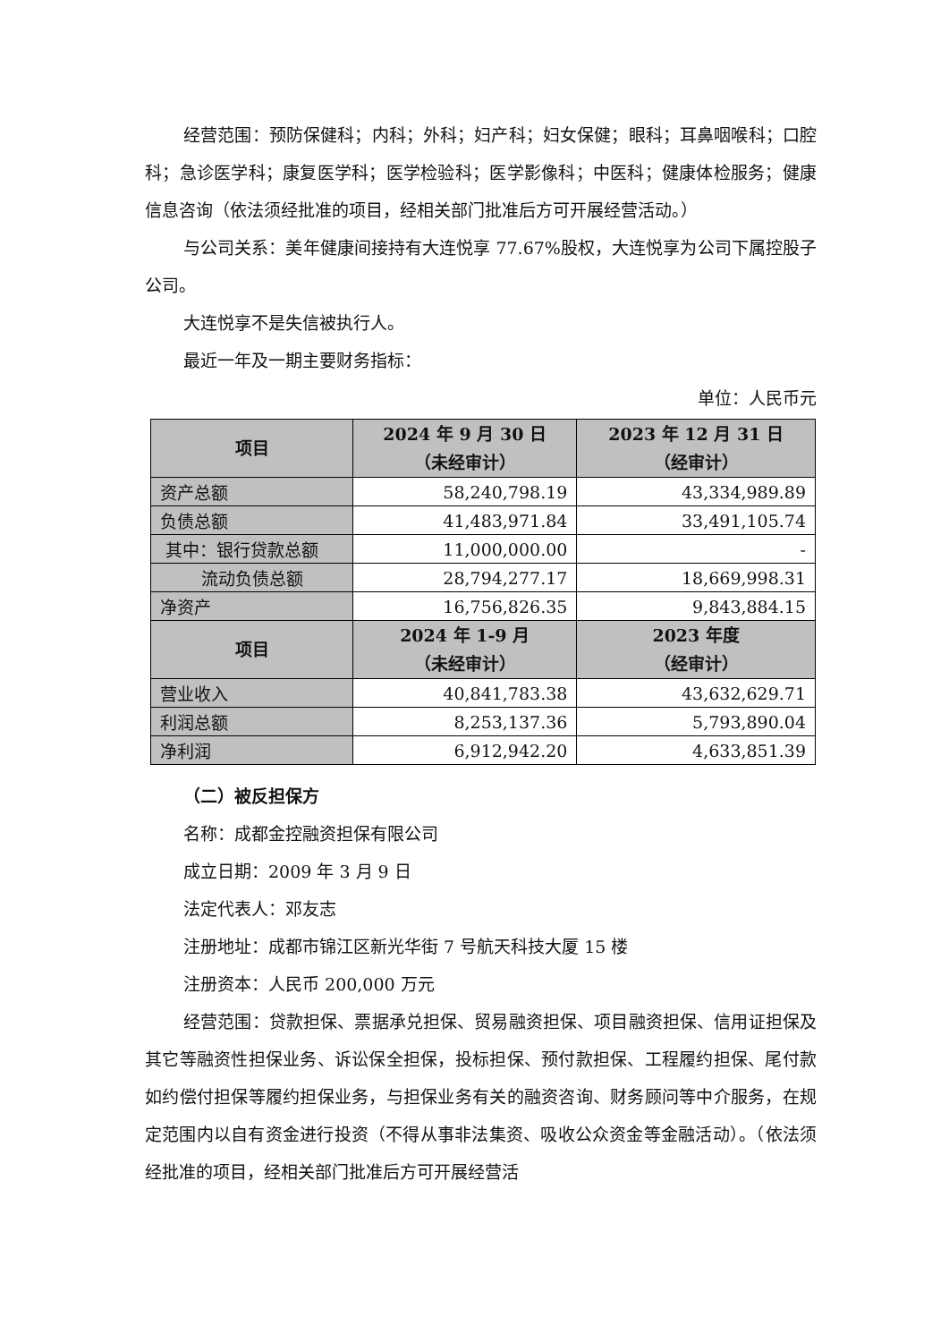经营范围：预防保健科；内科；外科；妇产科；妇女保健；眼科；耳鼻咽喉科；口腔科；急诊医学科；康复医学科；医学检验科；医学影像科；中医科；健康体检服务；健康信息咨询（依法须经批准的项目，经相关部门批准后方可开展经营活动。）
与公司关系：美年健康间接持有大连悦享 77.67%股权，大连悦享为公司下属控股子公司。
大连悦享不是失信被执行人。
最近一年及一期主要财务指标：
单位：人民币元
| 项目 | 2024 年 9 月 30 日 （未经审计） | 2023 年 12 月 31 日 （经审计） |
| --- | --- | --- |
| 资产总额 | 58,240,798.19 | 43,334,989.89 |
| 负债总额 | 41,483,971.84 | 33,491,105.74 |
| 其中：银行贷款总额 | 11,000,000.00 | - |
| 流动负债总额 | 28,794,277.17 | 18,669,998.31 |
| 净资产 | 16,756,826.35 | 9,843,884.15 |
| 项目 | 2024 年 1-9 月 （未经审计） | 2023 年度 （经审计） |
| 营业收入 | 40,841,783.38 | 43,632,629.71 |
| 利润总额 | 8,253,137.36 | 5,793,890.04 |
| 净利润 | 6,912,942.20 | 4,633,851.39 |
（二）被反担保方
名称：成都金控融资担保有限公司
成立日期：2009 年 3 月 9 日
法定代表人：邓友志
注册地址：成都市锦江区新光华街 7 号航天科技大厦 15 楼
注册资本：人民币 200,000 万元
经营范围：贷款担保、票据承兑担保、贸易融资担保、项目融资担保、信用证担保及其它等融资性担保业务、诉讼保全担保，投标担保、预付款担保、工程履约担保、尾付款如约偿付担保等履约担保业务，与担保业务有关的融资咨询、财务顾问等中介服务，在规定范围内以自有资金进行投资（不得从事非法集资、吸收公众资金等金融活动）。（依法须经批准的项目，经相关部门批准后方可开展经营活